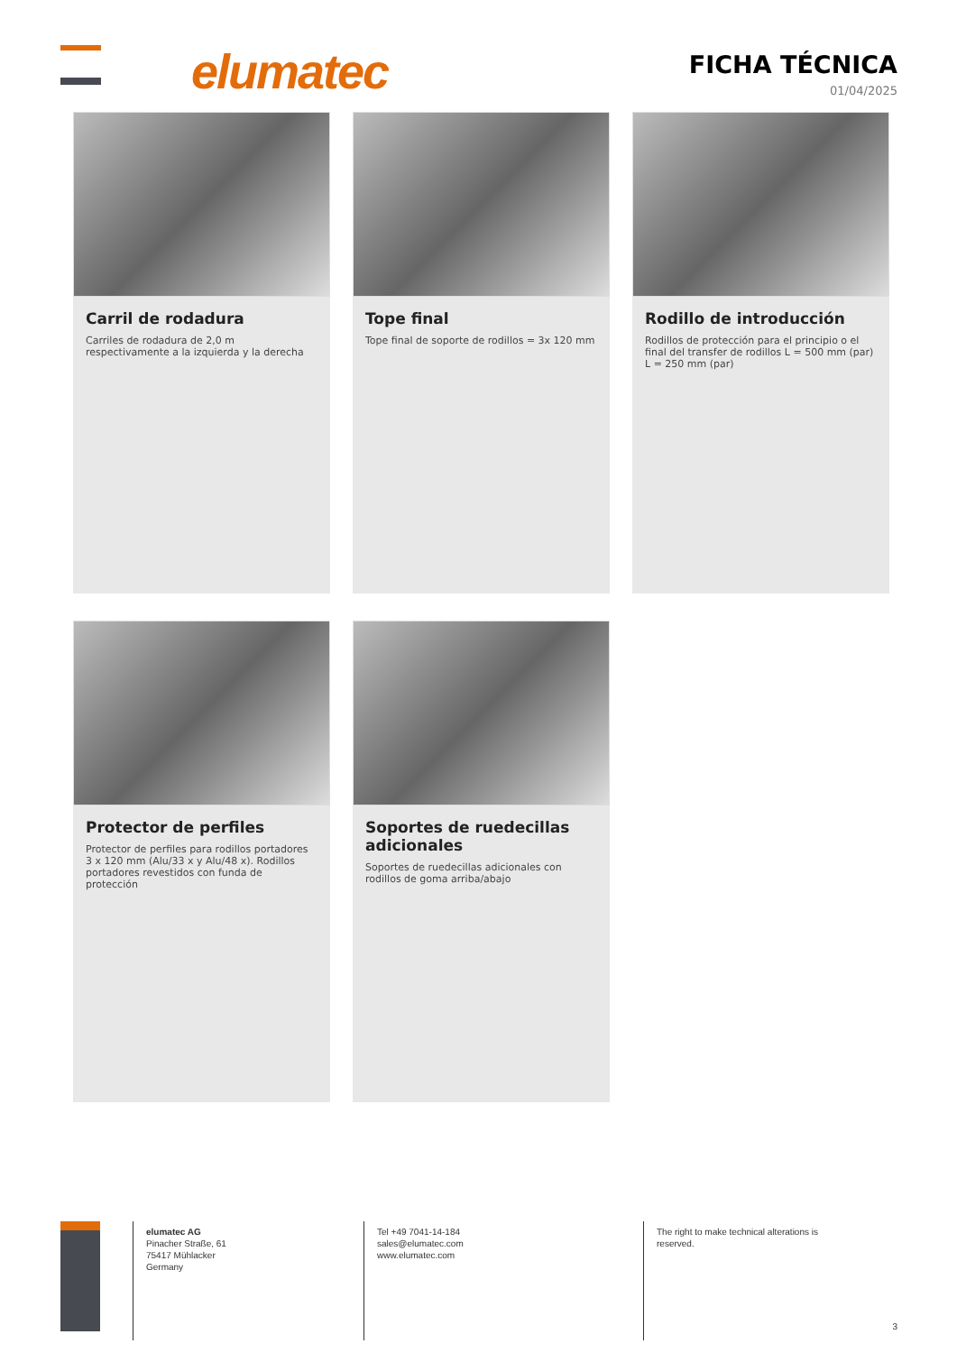elumatec
FICHA TÉCNICA
01/04/2025
Carril de rodadura
Carriles de rodadura de 2,0 m respectivamente a la izquierda y la derecha
Tope final
Tope final de soporte de rodillos = 3x 120 mm
Rodillo de introducción
Rodillos de protección para el principio o el final del transfer de rodillos L = 500 mm (par) L = 250 mm (par)
Protector de perfiles
Protector de perfiles para rodillos portadores 3 x 120 mm (Alu/33 x y Alu/48 x). Rodillos portadores revestidos con funda de protección
Soportes de ruedecillas adicionales
Soportes de ruedecillas adicionales con rodillos de goma arriba/abajo
elumatec AG
Pinacher Straße, 61
75417 Mühlacker
Germany
Tel +49 7041-14-184
sales@elumatec.com
www.elumatec.com
The right to make technical alterations is reserved.
3